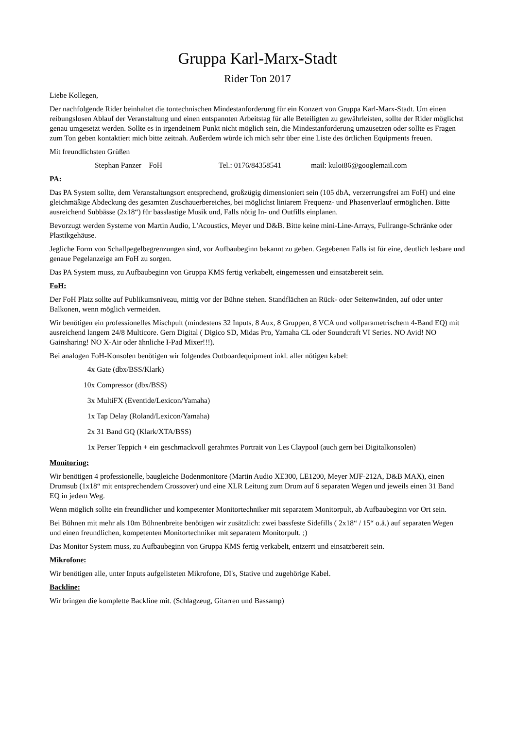Gruppa Karl-Marx-Stadt
Rider Ton 2017
Liebe Kollegen,
Der nachfolgende Rider beinhaltet die tontechnischen Mindestanforderung für ein Konzert von Gruppa Karl-Marx-Stadt. Um einen reibungslosen Ablauf der Veranstaltung und einen entspannten Arbeitstag für alle Beteiligten zu gewährleisten, sollte der Rider möglichst genau umgesetzt werden. Sollte es in irgendeinem Punkt nicht möglich sein, die Mindestanforderung umzusetzen oder sollte es Fragen zum Ton geben kontaktiert mich bitte zeitnah. Außerdem würde ich mich sehr über eine Liste des örtlichen Equipments freuen.
Mit freundlichsten Grüßen
Stephan Panzer FoH Tel.: 0176/84358541 mail: kuloi86@googlemail.com
PA:
Das PA System sollte, dem Veranstaltungsort entsprechend, großzügig dimensioniert sein (105 dbA, verzerrungsfrei am FoH) und eine gleichmäßige Abdeckung des gesamten Zuschauerbereiches, bei möglichst liniarem Frequenz- und Phasenverlauf ermöglichen. Bitte ausreichend Subbässe (2x18“) für basslastige Musik und, Falls nötig In- und Outfills einplanen.
Bevorzugt werden Systeme von Martin Audio, L'Acoustics, Meyer und D&B. Bitte keine mini-Line-Arrays, Fullrange-Schränke oder Plastikgehäuse.
Jegliche Form von Schallpegelbegrenzungen sind, vor Aufbaubeginn bekannt zu geben. Gegebenen Falls ist für eine, deutlich lesbare und genaue Pegelanzeige am FoH zu sorgen.
Das PA System muss, zu Aufbaubeginn von Gruppa KMS fertig verkabelt, eingemessen und einsatzbereit sein.
FoH:
Der FoH Platz sollte auf Publikumsniveau, mittig vor der Bühne stehen. Standflächen an Rück- oder Seitenwänden, auf oder unter Balkonen, wenn möglich vermeiden.
Wir benötigen ein professionelles Mischpult (mindestens 32 Inputs, 8 Aux, 8 Gruppen, 8 VCA und vollparametrischem 4-Band EQ) mit ausreichend langem 24/8 Multicore. Gern Digital ( Digico SD, Midas Pro, Yamaha CL oder Soundcraft VI Series. NO Avid! NO Gainsharing! NO X-Air oder ähnliche I-Pad Mixer!!!).
Bei analogen FoH-Konsolen benötigen wir folgendes Outboardequipment inkl. aller nötigen kabel:
4x Gate (dbx/BSS/Klark)
10x Compressor (dbx/BSS)
3x MultiFX (Eventide/Lexicon/Yamaha)
1x Tap Delay (Roland/Lexicon/Yamaha)
2x 31 Band GQ (Klark/XTA/BSS)
1x Perser Teppich + ein geschmackvoll gerahmtes Portrait von Les Claypool (auch gern bei Digitalkonsolen)
Monitoring:
Wir benötigen 4 professionelle, baugleiche Bodenmonitore (Martin Audio XE300, LE1200, Meyer MJF-212A, D&B MAX), einen Drumsub (1x18“ mit entsprechendem Crossover) und eine XLR Leitung zum Drum auf 6 separaten Wegen und jeweils einen 31 Band EQ in jedem Weg.
Wenn möglich sollte ein freundlicher und kompetenter Monitortechniker mit separatem Monitorpult, ab Aufbaubeginn vor Ort sein.
Bei Bühnen mit mehr als 10m Bühnenbreite benötigen wir zusätzlich: zwei bassfeste Sidefills ( 2x18“ / 15“ o.ä.) auf separaten Wegen und einen freundlichen, kompetenten Monitortechniker mit separatem Monitorpult. ;)
Das Monitor System muss, zu Aufbaubeginn von Gruppa KMS fertig verkabelt, entzerrt und einsatzbereit sein.
Mikrofone:
Wir benötigen alle, unter Inputs aufgelisteten Mikrofone, DI's, Stative und zugehörige Kabel.
Backline:
Wir bringen die komplette Backline mit. (Schlagzeug, Gitarren und Bassamp)